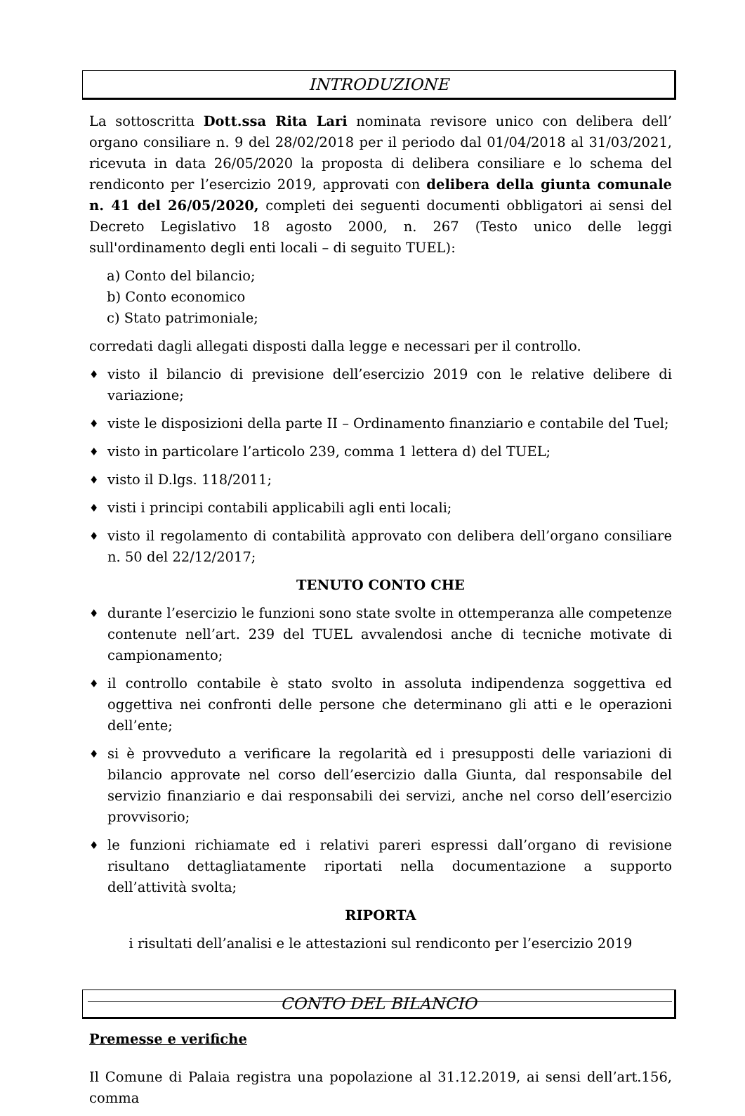INTRODUZIONE
La sottoscritta Dott.ssa Rita Lari nominata revisore unico con delibera dell’ organo consiliare n. 9 del 28/02/2018 per il periodo dal 01/04/2018 al 31/03/2021, ricevuta in data 26/05/2020 la proposta di delibera consiliare e lo schema del rendiconto per l’esercizio 2019, approvati con delibera della giunta comunale n. 41 del 26/05/2020, completi dei seguenti documenti obbligatori ai sensi del Decreto Legislativo 18 agosto 2000, n. 267 (Testo unico delle leggi sull'ordinamento degli enti locali – di seguito TUEL):
a) Conto del bilancio;
b) Conto economico
c) Stato patrimoniale;
corredati dagli allegati disposti dalla legge e necessari per il controllo.
♦ visto il bilancio di previsione dell’esercizio 2019 con le relative delibere di variazione;
♦ viste le disposizioni della parte II – Ordinamento finanziario e contabile del Tuel;
♦ visto in particolare l’articolo 239, comma 1 lettera d) del TUEL;
♦ visto il D.lgs. 118/2011;
♦ visti i principi contabili applicabili agli enti locali;
♦ visto il regolamento di contabilità approvato con delibera dell’organo consiliare n. 50 del 22/12/2017;
TENUTO CONTO CHE
♦ durante l’esercizio le funzioni sono state svolte in ottemperanza alle competenze contenute nell’art. 239 del TUEL avvalendosi anche di tecniche motivate di campionamento;
♦ il controllo contabile è stato svolto in assoluta indipendenza soggettiva ed oggettiva nei confronti delle persone che determinano gli atti e le operazioni dell’ente;
♦ si è provveduto a verificare la regolarità ed i presupposti delle variazioni di bilancio approvate nel corso dell’esercizio dalla Giunta, dal responsabile del servizio finanziario e dai responsabili dei servizi, anche nel corso dell’esercizio provvisorio;
♦ le funzioni richiamate ed i relativi pareri espressi dall’organo di revisione risultano dettagliatamente riportati nella documentazione a supporto dell’attività svolta;
RIPORTA
i risultati dell’analisi e le attestazioni sul rendiconto per l’esercizio 2019
CONTO DEL BILANCIO
Premesse e verifiche
Il Comune di Palaia registra una popolazione al 31.12.2019, ai sensi dell’art.156, comma